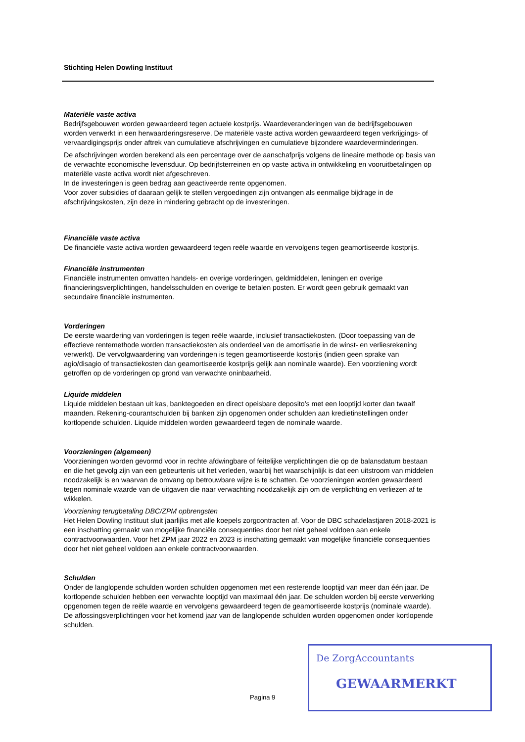Stichting Helen Dowling Instituut
Materiële vaste activa
Bedrijfsgebouwen worden gewaardeerd tegen actuele kostprijs. Waardeveranderingen van de bedrijfsgebouwen worden verwerkt in een herwaarderingsreserve. De materiële vaste activa worden gewaardeerd tegen verkrijgings- of vervaardigingsprijs onder aftrek van cumulatieve afschrijvingen en cumulatieve bijzondere waardeverminderingen.
De afschrijvingen worden berekend als een percentage over de aanschafprijs volgens de lineaire methode op basis van de verwachte economische levensduur. Op bedrijfsterreinen en op vaste activa in ontwikkeling en vooruitbetalingen op materiële vaste activa wordt niet afgeschreven.
In de investeringen is geen bedrag aan geactiveerde rente opgenomen.
Voor zover subsidies of daaraan gelijk te stellen vergoedingen zijn ontvangen als eenmalige bijdrage in de afschrijvingskosten, zijn deze in mindering gebracht op de investeringen.
Financiële vaste activa
De financiële vaste activa worden gewaardeerd tegen reële waarde en vervolgens tegen geamortiseerde kostprijs.
Financiële instrumenten
Financiële instrumenten omvatten handels- en overige vorderingen, geldmiddelen, leningen en overige financieringsverplichtingen, handelsschulden en overige te betalen posten. Er wordt geen gebruik gemaakt van secundaire financiële instrumenten.
Vorderingen
De eerste waardering van vorderingen is tegen reële waarde, inclusief transactiekosten. (Door toepassing van de effectieve rentemethode worden transactiekosten als onderdeel van de amortisatie in de winst- en verliesrekening verwerkt). De vervolgwaardering van vorderingen is tegen geamortiseerde kostprijs (indien geen sprake van agio/disagio of transactiekosten dan geamortiseerde kostprijs gelijk aan nominale waarde). Een voorziening wordt getroffen op de vorderingen op grond van verwachte oninbaarheid.
Liquide middelen
Liquide middelen bestaan uit kas, banktegoeden en direct opeisbare deposito’s met een looptijd korter dan twaalf maanden. Rekening-courantschulden bij banken zijn opgenomen onder schulden aan kredietinstellingen onder kortlopende schulden. Liquide middelen worden gewaardeerd tegen de nominale waarde.
Voorzieningen (algemeen)
Voorzieningen worden gevormd voor in rechte afdwingbare of feitelijke verplichtingen die op de balansdatum bestaan en die het gevolg zijn van een gebeurtenis uit het verleden, waarbij het waarschijnlijk is dat een uitstroom van middelen noodzakelijk is en waarvan de omvang op betrouwbare wijze is te schatten. De voorzieningen worden gewaardeerd tegen nominale waarde van de uitgaven die naar verwachting noodzakelijk zijn om de verplichting en verliezen af te wikkelen.
Voorziening terugbetaling DBC/ZPM opbrengsten
Het Helen Dowling Instituut sluit jaarlijks met alle koepels zorgcontracten af. Voor de DBC schadelastjaren 2018-2021 is een inschatting gemaakt van mogelijke financiële consequenties door het niet geheel voldoen aan enkele contractvoorwaarden. Voor het ZPM jaar 2022 en 2023 is inschatting gemaakt van mogelijke financiële consequenties door het niet geheel voldoen aan enkele contractvoorwaarden.
Schulden
Onder de langlopende schulden worden schulden opgenomen met een resterende looptijd van meer dan één jaar. De kortlopende schulden hebben een verwachte looptijd van maximaal één jaar. De schulden worden bij eerste verwerking opgenomen tegen de reële waarde en vervolgens gewaardeerd tegen de geamortiseerde kostprijs (nominale waarde). De aflossingsverplichtingen voor het komend jaar van de langlopende schulden worden opgenomen onder kortlopende schulden.
De ZorgAccountants
GEWAARMERKT
Pagina 9